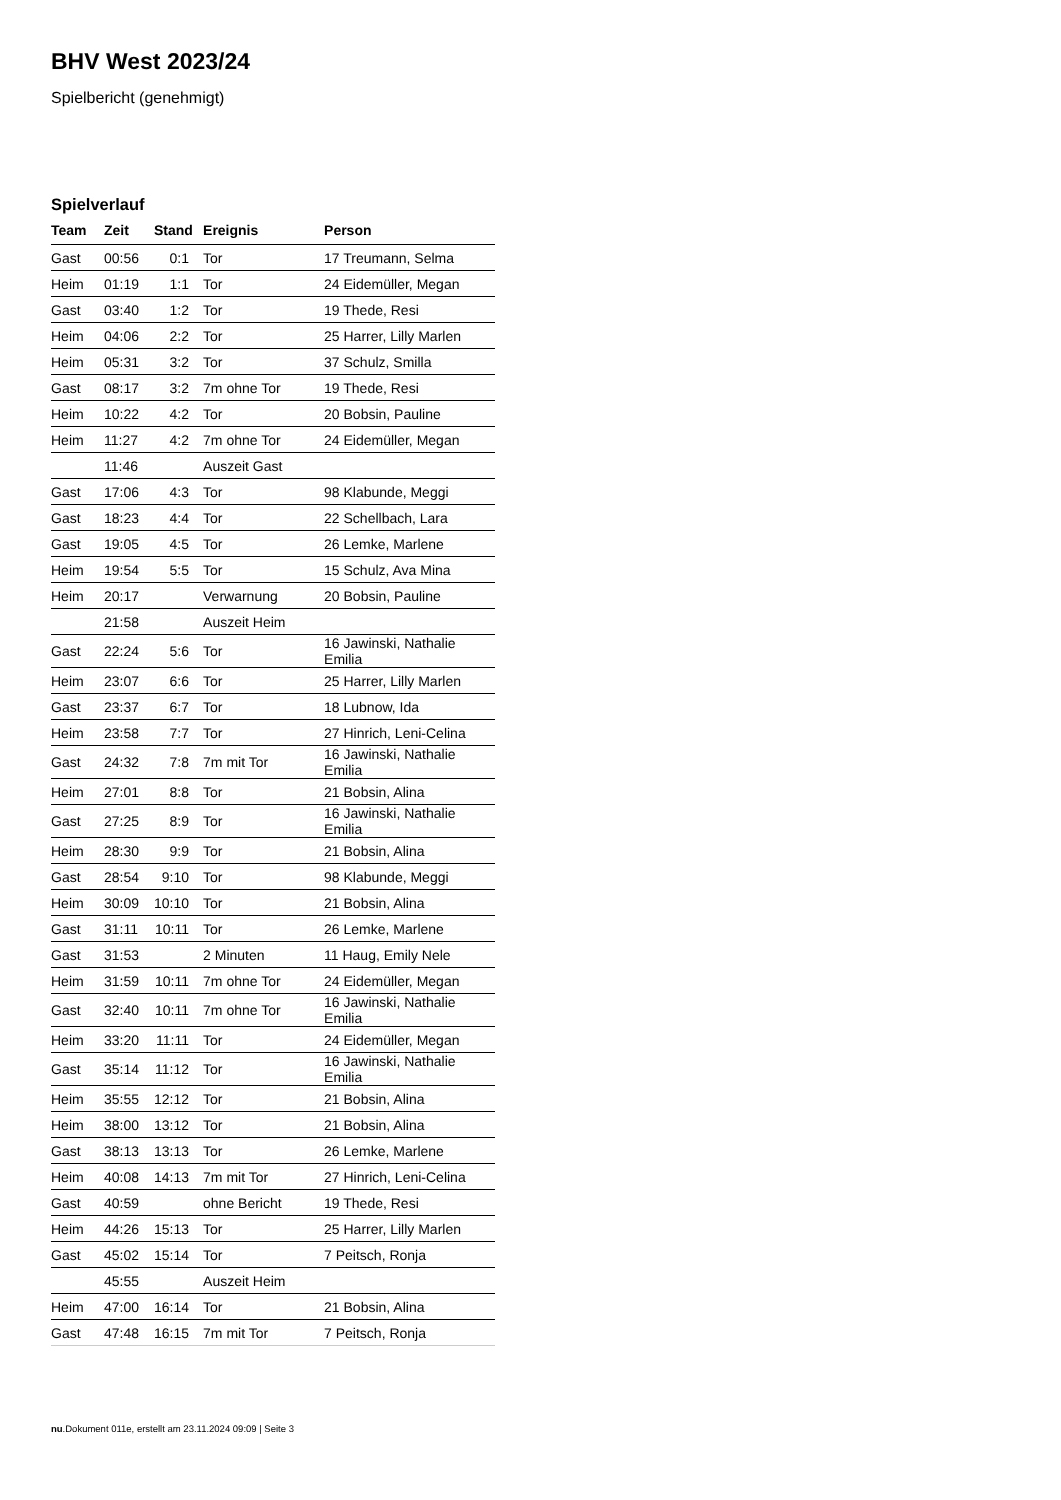BHV West 2023/24
Spielbericht (genehmigt)
Spielverlauf
| Team | Zeit | Stand | Ereignis | Person |
| --- | --- | --- | --- | --- |
| Gast | 00:56 | 0:1 | Tor | 17 Treumann, Selma |
| Heim | 01:19 | 1:1 | Tor | 24 Eidemüller, Megan |
| Gast | 03:40 | 1:2 | Tor | 19 Thede, Resi |
| Heim | 04:06 | 2:2 | Tor | 25 Harrer, Lilly Marlen |
| Heim | 05:31 | 3:2 | Tor | 37 Schulz, Smilla |
| Gast | 08:17 | 3:2 | 7m ohne Tor | 19 Thede, Resi |
| Heim | 10:22 | 4:2 | Tor | 20 Bobsin, Pauline |
| Heim | 11:27 | 4:2 | 7m ohne Tor | 24 Eidemüller, Megan |
| | 11:46 | | Auszeit Gast | |
| Gast | 17:06 | 4:3 | Tor | 98 Klabunde, Meggi |
| Gast | 18:23 | 4:4 | Tor | 22 Schellbach, Lara |
| Gast | 19:05 | 4:5 | Tor | 26 Lemke, Marlene |
| Heim | 19:54 | 5:5 | Tor | 15 Schulz, Ava Mina |
| Heim | 20:17 | | Verwarnung | 20 Bobsin, Pauline |
| | 21:58 | | Auszeit Heim | |
| Gast | 22:24 | 5:6 | Tor | 16 Jawinski, Nathalie Emilia |
| Heim | 23:07 | 6:6 | Tor | 25 Harrer, Lilly Marlen |
| Gast | 23:37 | 6:7 | Tor | 18 Lubnow, Ida |
| Heim | 23:58 | 7:7 | Tor | 27 Hinrich, Leni-Celina |
| Gast | 24:32 | 7:8 | 7m mit Tor | 16 Jawinski, Nathalie Emilia |
| Heim | 27:01 | 8:8 | Tor | 21 Bobsin, Alina |
| Gast | 27:25 | 8:9 | Tor | 16 Jawinski, Nathalie Emilia |
| Heim | 28:30 | 9:9 | Tor | 21 Bobsin, Alina |
| Gast | 28:54 | 9:10 | Tor | 98 Klabunde, Meggi |
| Heim | 30:09 | 10:10 | Tor | 21 Bobsin, Alina |
| Gast | 31:11 | 10:11 | Tor | 26 Lemke, Marlene |
| Gast | 31:53 | | 2 Minuten | 11 Haug, Emily Nele |
| Heim | 31:59 | 10:11 | 7m ohne Tor | 24 Eidemüller, Megan |
| Gast | 32:40 | 10:11 | 7m ohne Tor | 16 Jawinski, Nathalie Emilia |
| Heim | 33:20 | 11:11 | Tor | 24 Eidemüller, Megan |
| Gast | 35:14 | 11:12 | Tor | 16 Jawinski, Nathalie Emilia |
| Heim | 35:55 | 12:12 | Tor | 21 Bobsin, Alina |
| Heim | 38:00 | 13:12 | Tor | 21 Bobsin, Alina |
| Gast | 38:13 | 13:13 | Tor | 26 Lemke, Marlene |
| Heim | 40:08 | 14:13 | 7m mit Tor | 27 Hinrich, Leni-Celina |
| Gast | 40:59 | | ohne Bericht | 19 Thede, Resi |
| Heim | 44:26 | 15:13 | Tor | 25 Harrer, Lilly Marlen |
| Gast | 45:02 | 15:14 | Tor | 7 Peitsch, Ronja |
| | 45:55 | | Auszeit Heim | |
| Heim | 47:00 | 16:14 | Tor | 21 Bobsin, Alina |
| Gast | 47:48 | 16:15 | 7m mit Tor | 7 Peitsch, Ronja |
nu.Dokument 011e, erstellt am 23.11.2024 09:09 | Seite 3